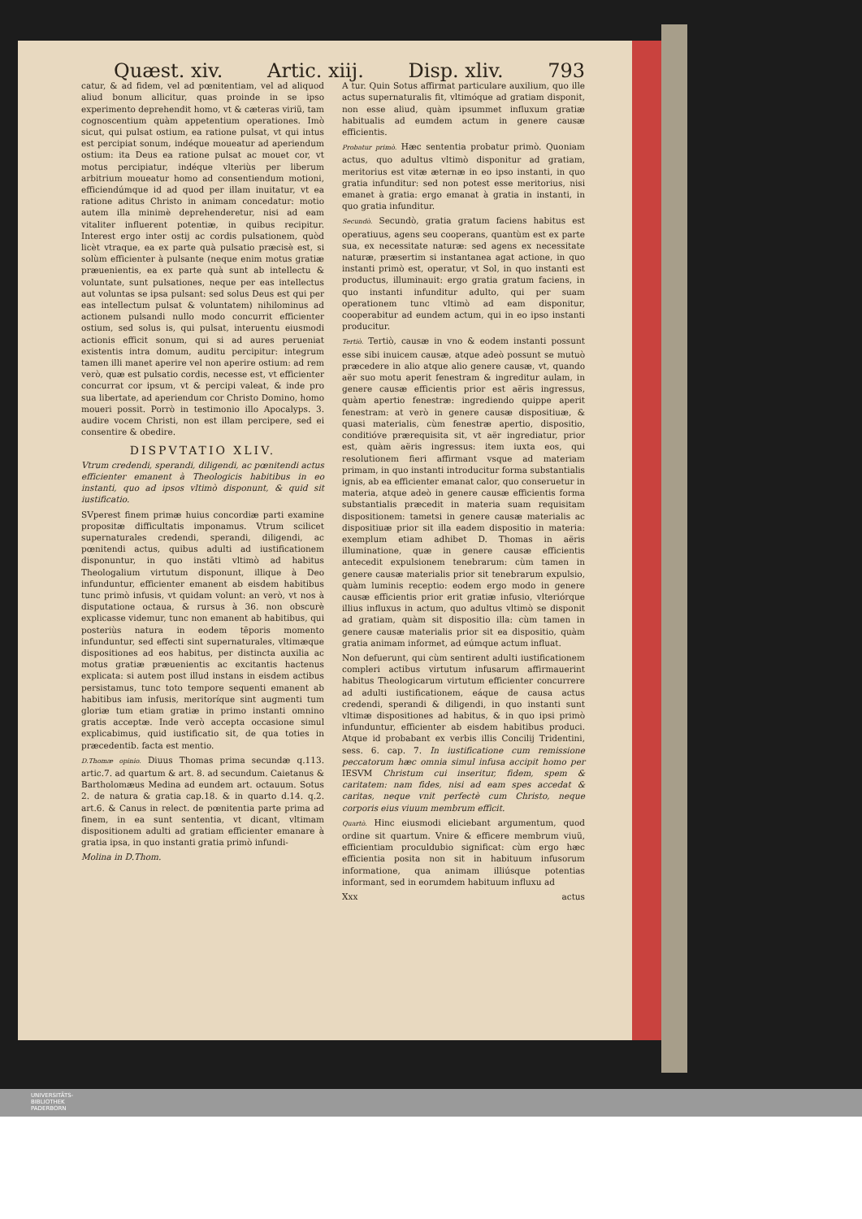Quæst. xiv. Artic. xiij. Disp. xliv. 793
catur, & ad fidem, vel ad pœnitentiam, vel ad aliquod aliud bonum allicitur, quas proinde in se ipso experimento deprehendit homo, vt & cæteras viriũ, tam cognoscentium quàm appetentium operationes. Imò sicut, qui pulsat ostium, ea ratione pulsat, vt qui intus est percipiat sonum, indéque moueatur ad aperiendum ostium: ita Deus ea ratione pulsat ac mouet cor, vt motus percipiatur, indéque vlteriùs per liberum arbitrium moueatur homo ad consentiendum motioni, efficiendúmque id ad quod per illam inuitatur, vt ea ratione aditus Christo in animam concedatur: motio autem illa minimè deprehenderetur, nisi ad eam vitaliter influerent potentiæ, in quibus recipitur. Interest ergo inter ostij ac cordis pulsationem, quòd licèt vtraque, ea ex parte quà pulsatio præcisè est, si solùm efficienter à pulsante (neque enim motus gratiæ præuenientis, ea ex parte quà sunt ab intellectu & voluntate, sunt pulsationes, neque per eas intellectus aut voluntas se ipsa pulsant: sed solus Deus est qui per eas intellectum pulsat & voluntatem) nihilominus ad actionem pulsandi nullo modo concurrit efficienter ostium, sed solus is, qui pulsat, interuentu eiusmodi actionis efficit sonum, qui si ad aures perueniat existentis intra domum, auditu percipitur: integrum tamen illi manet aperire vel non aperire ostium: ad rem verò, quæ est pulsatio cordis, necesse est, vt efficienter concurrat cor ipsum, vt & percipi valeat, & inde pro sua libertate, ad aperiendum cor Christo Domino, homo moueri possit. Porrò in testimonio illo Apocalyps. 3. audire vocem Christi, non est illam percipere, sed ei consentire & obedire.
DISPVTATIO XLIV.
Vtrum credendi, sperandi, diligendi, ac pœnitendi actus efficienter emanent à Theologicis habitibus in eo instanti, quo ad ipsos vltimò disponunt, & quid sit iustificatio.
SVperest finem primæ huius concordiæ parti examine propositæ difficultatis imponamus. Vtrum scilicet supernaturales credendi, sperandi, diligendi, ac pœnitendi actus, quibus adulti ad iustificationem disponuntur, in quo instāti vltimò ad habitus Theologalium virtutum disponunt, illique à Deo infunduntur, efficienter emanent ab eisdem habitibus tunc primò infusis, vt quidam volunt: an verò, vt nos à disputatione octaua, & rursus à 36. non obscurè explicasse videmur, tunc non emanent ab habitibus, qui posteriùs natura in eodem tēporis momento infunduntur, sed effecti sint supernaturales, vltimæque dispositiones ad eos habitus, per distincta auxilia ac motus gratiæ præuenientis ac excitantis hactenus explicata: si autem post illud instans in eisdem actibus persistamus, tunc toto tempore sequenti emanent ab habitibus iam infusis, meritoríque sint augmenti tum gloriæ tum etiam gratiæ in primo instanti omnino gratis acceptæ. Inde verò accepta occasione simul explicabimus, quid iustificatio sit, de qua toties in præcedentib. facta est mentio.
D.Thomæ opinio. Diuus Thomas prima secundæ q.113. artic.7. ad quartum & art. 8. ad secundum. Caietanus & Bartholomæus Medina ad eundem art. octauum. Sotus 2. de natura & gratia cap.18. & in quarto d.14. q.2. art.6. & Canus in relect. de pœnitentia parte prima ad finem, in ea sunt sententia, vt dicant, vltimam dispositionem adulti ad gratiam efficienter emanare à gratia ipsa, in quo instanti gratia primò infundi-
Molina in D.Thom.
A tur. Quin Sotus affirmat particulare auxilium, quo ille actus supernaturalis fit, vltimóque ad gratiam disponit, non esse aliud, quàm ipsummet influxum gratiæ habitualis ad eumdem actum in genere causæ efficientis.
Probatur primò. Hæc sententia probatur primò. Quoniam actus, quo adultus vltimò disponitur ad gratiam, meritorius est vitæ æternæ in eo ipso instanti, in quo gratia infunditur: sed non potest esse meritorius, nisi emanet à gratia: ergo emanat à gratia in instanti, in quo gratia infunditur.
Secundò. Secundò, gratia gratum faciens habitus est operatiuus, agens seu cooperans, quantùm est ex parte sua, ex necessitate naturæ: sed agens ex necessitate naturæ, præsertim si instantanea agat actione, in quo instanti primò est, operatur, vt Sol, in quo instanti est productus, illuminauit: ergo gratia gratum faciens, in quo instanti infunditur adulto, qui per suam operationem tunc vltimò ad eam disponitur, cooperabitur ad eundem actum, qui in eo ipso instanti producitur.
Tertiò. Tertiò, causæ in vno & eodem instanti possunt esse sibi inuicem causæ, atque adeò possunt se mutuò præcedere in alio atque alio genere causæ, vt, quando aër suo motu aperit fenestram & ingreditur aulam, in genere causæ efficientis prior est aëris ingressus, quàm apertio fenestræ: ingrediendo quippe aperit fenestram: at verò in genere causæ dispositiuæ, & quasi materialis, cùm fenestræ apertio, dispositio, conditióve prærequisita sit, vt aër ingrediatur, prior est, quàm aëris ingressus: item iuxta eos, qui resolutionem fieri affirmant vsque ad materiam primam, in quo instanti introducitur forma substantialis ignis, ab ea efficienter emanat calor, quo conseruetur in materia, atque adeò in genere causæ efficientis forma substantialis præcedit in materia suam requisitam dispositionem: tametsi in genere causæ materialis ac dispositiuæ prior sit illa eadem dispositio in materia: exemplum etiam adhibet D. Thomas in aëris illuminatione, quæ in genere causæ efficientis antecedit expulsionem tenebrarum: cùm tamen in genere causæ materialis prior sit tenebrarum expulsio, quàm luminis receptio: eodem ergo modo in genere causæ efficientis prior erit gratiæ infusio, vlteriórque illius influxus in actum, quo adultus vltimò se disponit ad gratiam, quàm sit dispositio illa: cùm tamen in genere causæ materialis prior sit ea dispositio, quàm gratia animam informet, ad eúmque actum influat.
Non defuerunt, qui cùm sentirent adulti iustificationem compleri actibus virtutum infusarum affirmauerint habitus Theologicarum virtutum efficienter concurrere ad adulti iustificationem, eáque de causa actus credendi, sperandi & diligendi, in quo instanti sunt vltimæ dispositiones ad habitus, & in quo ipsi primò infunduntur, efficienter ab eisdem habitibus produci. Atque id probabant ex verbis illis Concilij Tridentini, sess. 6. cap. 7. In iustificatione cum remissione peccatorum hæc omnia simul infusa accipit homo per IESVM Christum cui inseritur, fidem, spem & caritatem: nam fides, nisi ad eam spes accedat & caritas, neque vnit perfectè cum Christo, neque corporis eius viuum membrum efficit.
Quartò. Hinc eiusmodi eliciebant argumentum, quod ordine sit quartum. Vnire & efficere membrum viuũ, efficientiam proculdubio significat: cùm ergo hæc efficientia posita non sit in habituum infusorum informatione, qua animam illiúsque potentias informant, sed in eorumdem habituum influxu ad
Xxx actus
UNIVERSITÄTS-
BIBLIOTHEK
PADERBORN